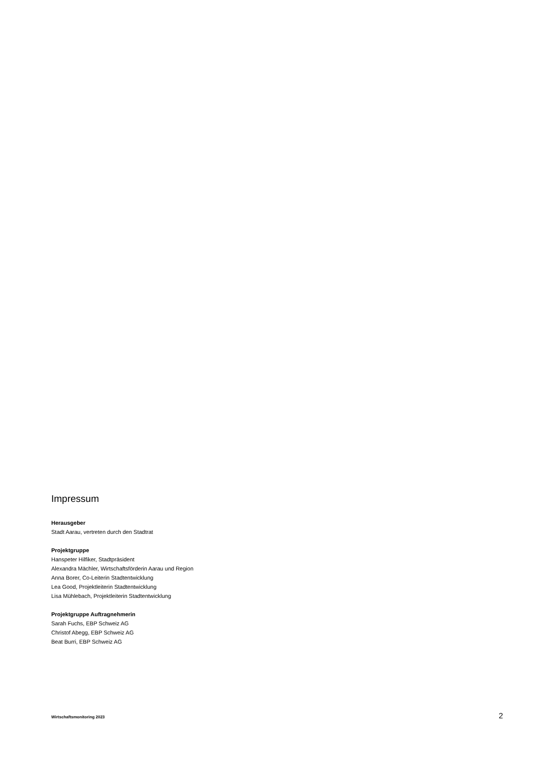Impressum
Herausgeber
Stadt Aarau, vertreten durch den Stadtrat
Projektgruppe
Hanspeter Hilfiker, Stadtpräsident
Alexandra Mächler, Wirtschaftsförderin Aarau und Region
Anna Borer, Co-Leiterin Stadtentwicklung
Lea Good, Projektleiterin Stadtentwicklung
Lisa Mühlebach, Projektleiterin Stadtentwicklung
Projektgruppe Auftragnehmerin
Sarah Fuchs, EBP Schweiz AG
Christof Abegg, EBP Schweiz AG
Beat Burri, EBP Schweiz AG
Wirtschaftsmonitoring 2023 2